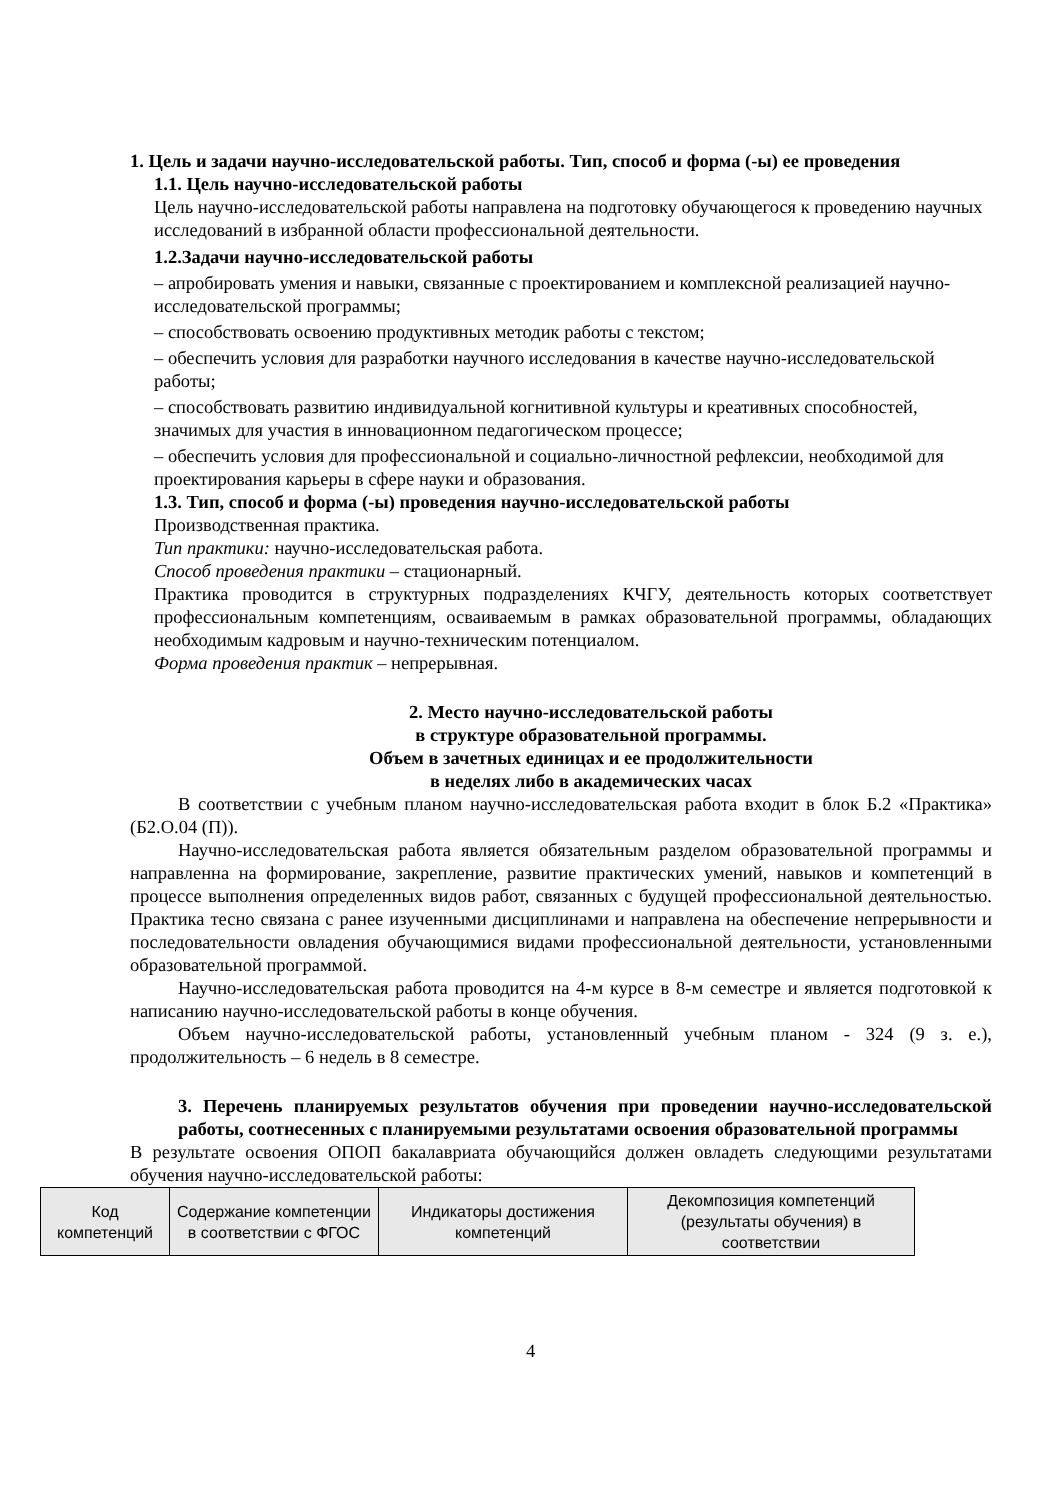1. Цель и задачи научно-исследовательской работы. Тип, способ и форма (-ы) ее проведения
1.1. Цель научно-исследовательской работы
Цель научно-исследовательской работы направлена на подготовку обучающегося к проведению научных исследований в избранной области профессиональной деятельности.
1.2.Задачи научно-исследовательской работы
– апробировать умения и навыки, связанные с проектированием и комплексной реализацией научно-исследовательской программы;
– способствовать освоению продуктивных методик работы с текстом;
– обеспечить условия для разработки научного исследования в качестве научно-исследовательской работы;
– способствовать развитию индивидуальной когнитивной культуры и креативных способностей, значимых для участия в инновационном педагогическом процессе;
– обеспечить условия для профессиональной и социально-личностной рефлексии, необходимой для проектирования карьеры в сфере науки и образования.
1.3. Тип, способ и форма (-ы) проведения научно-исследовательской работы
Производственная практика.
Тип практики: научно-исследовательская работа.
Способ проведения практики – стационарный.
Практика проводится в структурных подразделениях КЧГУ, деятельность которых соответствует профессиональным компетенциям, осваиваемым в рамках образовательной программы, обладающих необходимым кадровым и научно-техническим потенциалом.
Форма проведения практик – непрерывная.
2. Место научно-исследовательской работы
в структуре образовательной программы.
Объем в зачетных единицах и ее продолжительности
в неделях либо в академических часах
В соответствии с учебным планом научно-исследовательская работа входит в блок Б.2 «Практика» (Б2.О.04 (П)).
Научно-исследовательская работа является обязательным разделом образовательной программы и направленна на формирование, закрепление, развитие практических умений, навыков и компетенций в процессе выполнения определенных видов работ, связанных с будущей профессиональной деятельностью. Практика тесно связана с ранее изученными дисциплинами и направлена на обеспечение непрерывности и последовательности овладения обучающимися видами профессиональной деятельности, установленными образовательной программой.
Научно-исследовательская работа проводится на 4-м курсе в 8-м семестре и является подготовкой к написанию научно-исследовательской работы в конце обучения.
Объем научно-исследовательской работы, установленный учебным планом - 324 (9 з. е.), продолжительность – 6 недель в 8 семестре.
3. Перечень планируемых результатов обучения при проведении научно-исследовательской работы, соотнесенных с планируемыми результатами освоения образовательной программы
В результате освоения ОПОП бакалавриата обучающийся должен овладеть следующими результатами обучения научно-исследовательской работы:
| Код компетенций | Содержание компетенции в соответствии с ФГОС | Индикаторы достижения компетенций | Декомпозиция компетенций (результаты обучения) в соответствии |
| --- | --- | --- | --- |
4